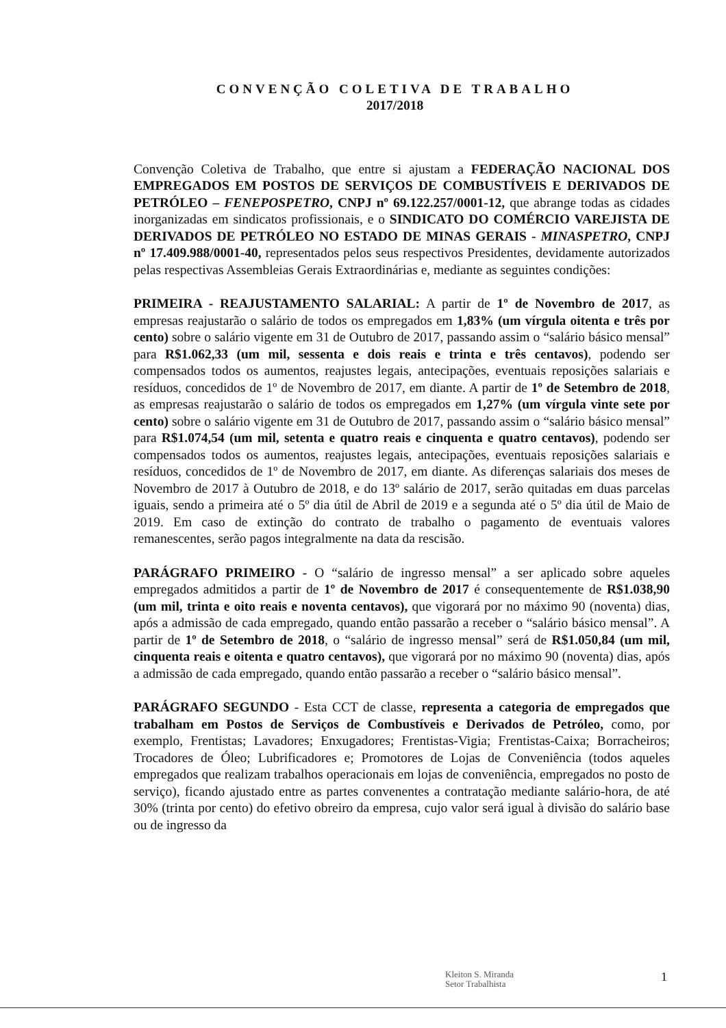CONVENÇÃO COLETIVA DE TRABALHO
2017/2018
Convenção Coletiva de Trabalho, que entre si ajustam a FEDERAÇÃO NACIONAL DOS EMPREGADOS EM POSTOS DE SERVIÇOS DE COMBUSTÍVEIS E DERIVADOS DE PETRÓLEO – FENEPOSPETRO, CNPJ nº 69.122.257/0001-12, que abrange todas as cidades inorganizadas em sindicatos profissionais, e o SINDICATO DO COMÉRCIO VAREJISTA DE DERIVADOS DE PETRÓLEO NO ESTADO DE MINAS GERAIS - MINASPETRO, CNPJ nº 17.409.988/0001-40, representados pelos seus respectivos Presidentes, devidamente autorizados pelas respectivas Assembleias Gerais Extraordinárias e, mediante as seguintes condições:
PRIMEIRA - REAJUSTAMENTO SALARIAL: A partir de 1º de Novembro de 2017, as empresas reajustarão o salário de todos os empregados em 1,83% (um vírgula oitenta e três por cento) sobre o salário vigente em 31 de Outubro de 2017, passando assim o “salário básico mensal” para R$1.062,33 (um mil, sessenta e dois reais e trinta e três centavos), podendo ser compensados todos os aumentos, reajustes legais, antecipações, eventuais reposições salariais e resíduos, concedidos de 1º de Novembro de 2017, em diante. A partir de 1º de Setembro de 2018, as empresas reajustarão o salário de todos os empregados em 1,27% (um vírgula vinte sete por cento) sobre o salário vigente em 31 de Outubro de 2017, passando assim o “salário básico mensal” para R$1.074,54 (um mil, setenta e quatro reais e cinquenta e quatro centavos), podendo ser compensados todos os aumentos, reajustes legais, antecipações, eventuais reposições salariais e resíduos, concedidos de 1º de Novembro de 2017, em diante. As diferenças salariais dos meses de Novembro de 2017 à Outubro de 2018, e do 13º salário de 2017, serão quitadas em duas parcelas iguais, sendo a primeira até o 5º dia útil de Abril de 2019 e a segunda até o 5º dia útil de Maio de 2019. Em caso de extinção do contrato de trabalho o pagamento de eventuais valores remanescentes, serão pagos integralmente na data da rescisão.
PARÁGRAFO PRIMEIRO - O “salário de ingresso mensal” a ser aplicado sobre aqueles empregados admitidos a partir de 1º de Novembro de 2017 é consequentemente de R$1.038,90 (um mil, trinta e oito reais e noventa centavos), que vigorará por no máximo 90 (noventa) dias, após a admissão de cada empregado, quando então passarão a receber o “salário básico mensal”. A partir de 1º de Setembro de 2018, o “salário de ingresso mensal” será de R$1.050,84 (um mil, cinquenta reais e oitenta e quatro centavos), que vigorará por no máximo 90 (noventa) dias, após a admissão de cada empregado, quando então passarão a receber o “salário básico mensal”.
PARÁGRAFO SEGUNDO - Esta CCT de classe, representa a categoria de empregados que trabalham em Postos de Serviços de Combustíveis e Derivados de Petróleo, como, por exemplo, Frentistas; Lavadores; Enxugadores; Frentistas-Vigia; Frentistas-Caixa; Borracheiros; Trocadores de Óleo; Lubrificadores e; Promotores de Lojas de Conveniência (todos aqueles empregados que realizam trabalhos operacionais em lojas de conveniência, empregados no posto de serviço), ficando ajustado entre as partes convenentes a contratação mediante salário-hora, de até 30% (trinta por cento) do efetivo obreiro da empresa, cujo valor será igual à divisão do salário base ou de ingresso da
Kleiton S. Miranda
Setor Trabalhista
1